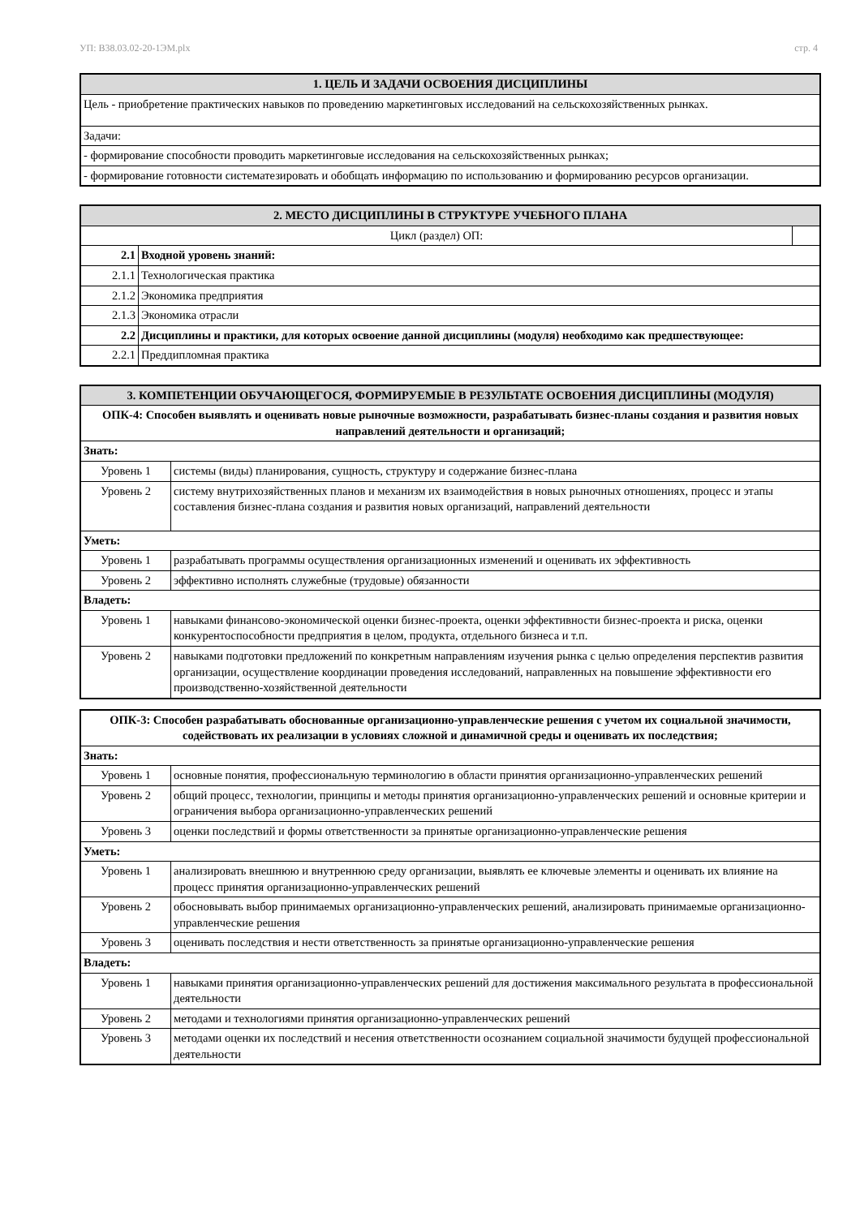УП: B38.03.02-20-1ЭМ.plx стр. 4
| 1. ЦЕЛЬ И ЗАДАЧИ ОСВОЕНИЯ ДИСЦИПЛИНЫ |
| --- |
| Цель - приобретение практических навыков по проведению маркетинговых исследований на сельскохозяйственных рынках. |
| Задачи: |
| - формирование способности проводить маркетинговые исследования на сельскохозяйственных рынках; |
| - формирование готовности систематезировать и обобщать информацию по использованию и формированию ресурсов организации. |
| 2. МЕСТО ДИСЦИПЛИНЫ В СТРУКТУРЕ УЧЕБНОГО ПЛАНА | | |
| --- | --- | --- |
| Цикл (раздел) ОП: | | |
| 2.1 | Входной уровень знаний: | |
| 2.1.1 | Технологическая практика | |
| 2.1.2 | Экономика предприятия | |
| 2.1.3 | Экономика отрасли | |
| 2.2 | Дисциплины и практики, для которых освоение данной дисциплины (модуля) необходимо как предшествующее: | |
| 2.2.1 | Преддипломная практика | |
| 3. КОМПЕТЕНЦИИ ОБУЧАЮЩЕГОСЯ, ФОРМИРУЕМЫЕ В РЕЗУЛЬТАТЕ ОСВОЕНИЯ ДИСЦИПЛИНЫ (МОДУЛЯ) | |
| --- | --- |
| ОПК-4: Способен выявлять и оценивать новые рыночные возможности, разрабатывать бизнес-планы создания и развития новых направлений деятельности и организаций; | |
| Знать: | |
| Уровень 1 | системы (виды) планирования, сущность, структуру и содержание бизнес-плана |
| Уровень 2 | систему внутрихозяйственных планов и механизм их взаимодействия в новых рыночных отношениях, процесс и этапы составления бизнес-плана создания и развития новых организаций, направлений деятельности |
| Уметь: | |
| Уровень 1 | разрабатывать программы осуществления организационных изменений и оценивать их эффективность |
| Уровень 2 | эффективно исполнять служебные (трудовые) обязанности |
| Владеть: | |
| Уровень 1 | навыками финансово-экономической оценки бизнес-проекта, оценки эффективности бизнес-проекта и риска, оценки конкурентоспособности предприятия в целом, продукта, отдельного бизнеса и т.п. |
| Уровень 2 | навыками подготовки предложений по конкретным направлениям изучения рынка с целью определения перспектив развития организации, осуществление координации проведения исследований, направленных на повышение эффективности его производственно-хозяйственной деятельности |
| ОПК-3: Способен разрабатывать обоснованные организационно-управленческие решения с учетом их социальной значимости, содействовать их реализации в условиях сложной и динамичной среды и оценивать их последствия; | |
| Знать: | |
| Уровень 1 | основные понятия, профессиональную терминологию в области принятия организационно-управленческих решений |
| Уровень 2 | общий процесс, технологии, принципы и методы принятия организационно-управленческих решений и основные критерии и ограничения выбора организационно-управленческих решений |
| Уровень 3 | оценки последствий и формы ответственности за принятые организационно-управленческие решения |
| Уметь: | |
| Уровень 1 | анализировать внешнюю и внутреннюю среду организации, выявлять ее ключевые элементы и оценивать их влияние на процесс принятия организационно-управленческих решений |
| Уровень 2 | обосновывать выбор принимаемых организационно-управленческих решений, анализировать принимаемые организационно-управленческие решения |
| Уровень 3 | оценивать последствия и нести ответственность за принятые организационно-управленческие решения |
| Владеть: | |
| Уровень 1 | навыками принятия организационно-управленческих решений для достижения максимального результата в профессиональной деятельности |
| Уровень 2 | методами и технологиями принятия организационно-управленческих решений |
| Уровень 3 | методами оценки их последствий и несения ответственности осознанием социальной значимости будущей профессиональной деятельности |